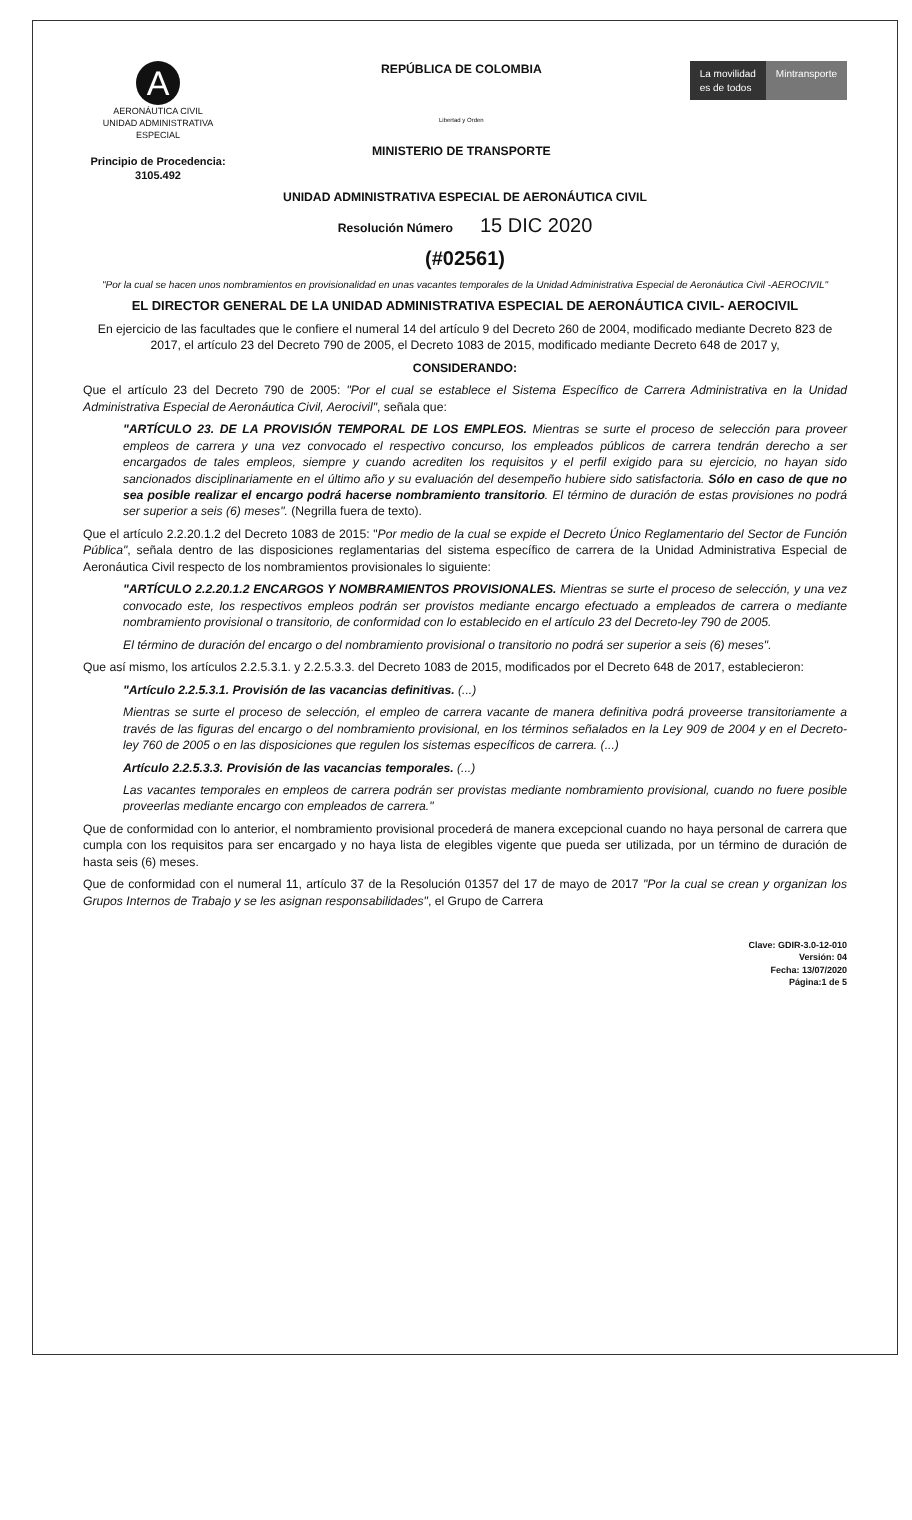A
AERONÁUTICA CIVIL
UNIDAD ADMINISTRATIVA ESPECIAL
Principio de Procedencia:
3105.492
REPÚBLICA DE COLOMBIA
Libertad y Orden
MINISTERIO DE TRANSPORTE
La movilidad
es de todos
Mintransporte
UNIDAD ADMINISTRATIVA ESPECIAL DE AERONÁUTICA CIVIL
Resolución Número 15 DIC 2020
(#02561)
"Por la cual se hacen unos nombramientos en provisionalidad en unas vacantes temporales de la Unidad Administrativa Especial de Aeronáutica Civil -AEROCIVIL"
EL DIRECTOR GENERAL DE LA UNIDAD ADMINISTRATIVA ESPECIAL DE AERONÁUTICA CIVIL- AEROCIVIL
En ejercicio de las facultades que le confiere el numeral 14 del artículo 9 del Decreto 260 de 2004, modificado mediante Decreto 823 de 2017, el artículo 23 del Decreto 790 de 2005, el Decreto 1083 de 2015, modificado mediante Decreto 648 de 2017 y,
CONSIDERANDO:
Que el artículo 23 del Decreto 790 de 2005: "Por el cual se establece el Sistema Específico de Carrera Administrativa en la Unidad Administrativa Especial de Aeronáutica Civil, Aerocivil", señala que:
"ARTÍCULO 23. DE LA PROVISIÓN TEMPORAL DE LOS EMPLEOS. Mientras se surte el proceso de selección para proveer empleos de carrera y una vez convocado el respectivo concurso, los empleados públicos de carrera tendrán derecho a ser encargados de tales empleos, siempre y cuando acrediten los requisitos y el perfil exigido para su ejercicio, no hayan sido sancionados disciplinariamente en el último año y su evaluación del desempeño hubiere sido satisfactoria. Sólo en caso de que no sea posible realizar el encargo podrá hacerse nombramiento transitorio. El término de duración de estas provisiones no podrá ser superior a seis (6) meses". (Negrilla fuera de texto).
Que el artículo 2.2.20.1.2 del Decreto 1083 de 2015: "Por medio de la cual se expide el Decreto Único Reglamentario del Sector de Función Pública", señala dentro de las disposiciones reglamentarias del sistema específico de carrera de la Unidad Administrativa Especial de Aeronáutica Civil respecto de los nombramientos provisionales lo siguiente:
"ARTÍCULO 2.2.20.1.2 ENCARGOS Y NOMBRAMIENTOS PROVISIONALES. Mientras se surte el proceso de selección, y una vez convocado este, los respectivos empleos podrán ser provistos mediante encargo efectuado a empleados de carrera o mediante nombramiento provisional o transitorio, de conformidad con lo establecido en el artículo 23 del Decreto-ley 790 de 2005.
El término de duración del encargo o del nombramiento provisional o transitorio no podrá ser superior a seis (6) meses".
Que así mismo, los artículos 2.2.5.3.1. y 2.2.5.3.3. del Decreto 1083 de 2015, modificados por el Decreto 648 de 2017, establecieron:
"Artículo 2.2.5.3.1. Provisión de las vacancias definitivas. (...)
Mientras se surte el proceso de selección, el empleo de carrera vacante de manera definitiva podrá proveerse transitoriamente a través de las figuras del encargo o del nombramiento provisional, en los términos señalados en la Ley 909 de 2004 y en el Decreto-ley 760 de 2005 o en las disposiciones que regulen los sistemas específicos de carrera. (...)
Artículo 2.2.5.3.3. Provisión de las vacancias temporales. (...)
Las vacantes temporales en empleos de carrera podrán ser provistas mediante nombramiento provisional, cuando no fuere posible proveerlas mediante encargo con empleados de carrera."
Que de conformidad con lo anterior, el nombramiento provisional procederá de manera excepcional cuando no haya personal de carrera que cumpla con los requisitos para ser encargado y no haya lista de elegibles vigente que pueda ser utilizada, por un término de duración de hasta seis (6) meses.
Que de conformidad con el numeral 11, artículo 37 de la Resolución 01357 del 17 de mayo de 2017 "Por la cual se crean y organizan los Grupos Internos de Trabajo y se les asignan responsabilidades", el Grupo de Carrera
Clave: GDIR-3.0-12-010
Versión: 04
Fecha: 13/07/2020
Página:1 de 5